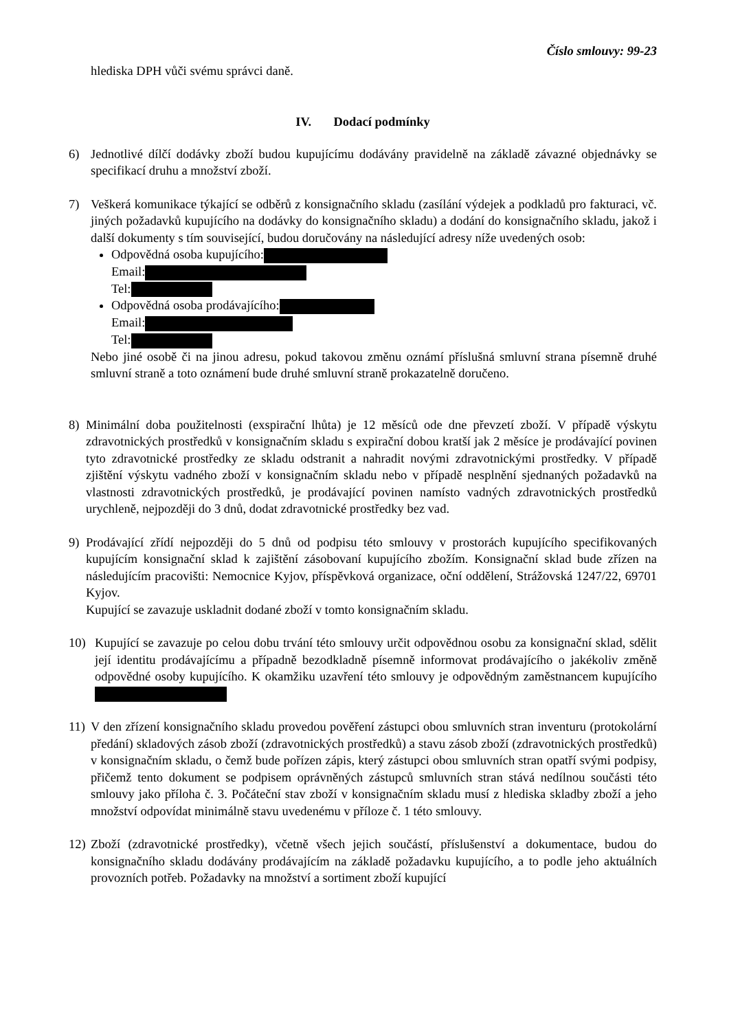Číslo smlouvy: 99-23
hlediska DPH vůči svému správci daně.
IV. Dodací podmínky
6) Jednotlivé dílčí dodávky zboží budou kupujícímu dodávány pravidelně na základě závazné objednávky se specifikací druhu a množství zboží.
7) Veškerá komunikace týkající se odběrů z konsignačního skladu (zasílání výdejek a podkladů pro fakturaci, vč. jiných požadavků kupujícího na dodávky do konsignačního skladu) a dodání do konsignačního skladu, jakož i další dokumenty s tím související, budou doručovány na následující adresy níže uvedených osob:
Odpovědná osoba kupujícího:
Email:
Tel:
Odpovědná osoba prodávajícího:
Email:
Tel:
Nebo jiné osobě či na jinou adresu, pokud takovou změnu oznámí příslušná smluvní strana písemně druhé smluvní straně a toto oznámení bude druhé smluvní straně prokazatelně doručeno.
8) Minimální doba použitelnosti (exspirační lhůta) je 12 měsíců ode dne převzetí zboží. V případě výskytu zdravotnických prostředků v konsignačním skladu s expirační dobou kratší jak 2 měsíce je prodávající povinen tyto zdravotnické prostředky ze skladu odstranit a nahradit novými zdravotnickými prostředky. V případě zjištění výskytu vadného zboží v konsignačním skladu nebo v případě nesplnění sjednaných požadavků na vlastnosti zdravotnických prostředků, je prodávající povinen namísto vadných zdravotnických prostředků urychleně, nejpozději do 3 dnů, dodat zdravotnické prostředky bez vad.
9) Prodávající zřídí nejpozději do 5 dnů od podpisu této smlouvy v prostorách kupujícího specifikovaných kupujícím konsignační sklad k zajištění zásobovaní kupujícího zbožím. Konsignační sklad bude zřízen na následujícím pracovišti: Nemocnice Kyjov, příspěvková organizace, oční oddělení, Strážovská 1247/22, 69701 Kyjov.
Kupující se zavazuje uskladnit dodané zboží v tomto konsignačním skladu.
10) Kupující se zavazuje po celou dobu trvání této smlouvy určit odpovědnou osobu za konsignační sklad, sdělit její identitu prodávajícímu a případně bezodkladně písemně informovat prodávajícího o jakékoliv změně odpovědné osoby kupujícího. K okamžiku uzavření této smlouvy je odpovědným zaměstnancem kupujícího
11)
V den zřízení konsignačního skladu provedou pověření zástupci obou smluvních stran inventuru (protokolární předání) skladových zásob zboží (zdravotnických prostředků) a stavu zásob zboží (zdravotnických prostředků) v konsignačním skladu, o čemž bude pořízen zápis, který zástupci obou smluvních stran opatří svými podpisy, přičemž tento dokument se podpisem oprávněných zástupců smluvních stran stává nedílnou součásti této smlouvy jako příloha č. 3. Počáteční stav zboží v konsignačním skladu musí z hlediska skladby zboží a jeho množství odpovídat minimálně stavu uvedenému v příloze č. 1 této smlouvy.
12)
Zboží (zdravotnické prostředky), včetně všech jejich součástí, příslušenství a dokumentace, budou do konsignačního skladu dodávány prodávajícím na základě požadavku kupujícího, a to podle jeho aktuálních provozních potřeb. Požadavky na množství a sortiment zboží kupující